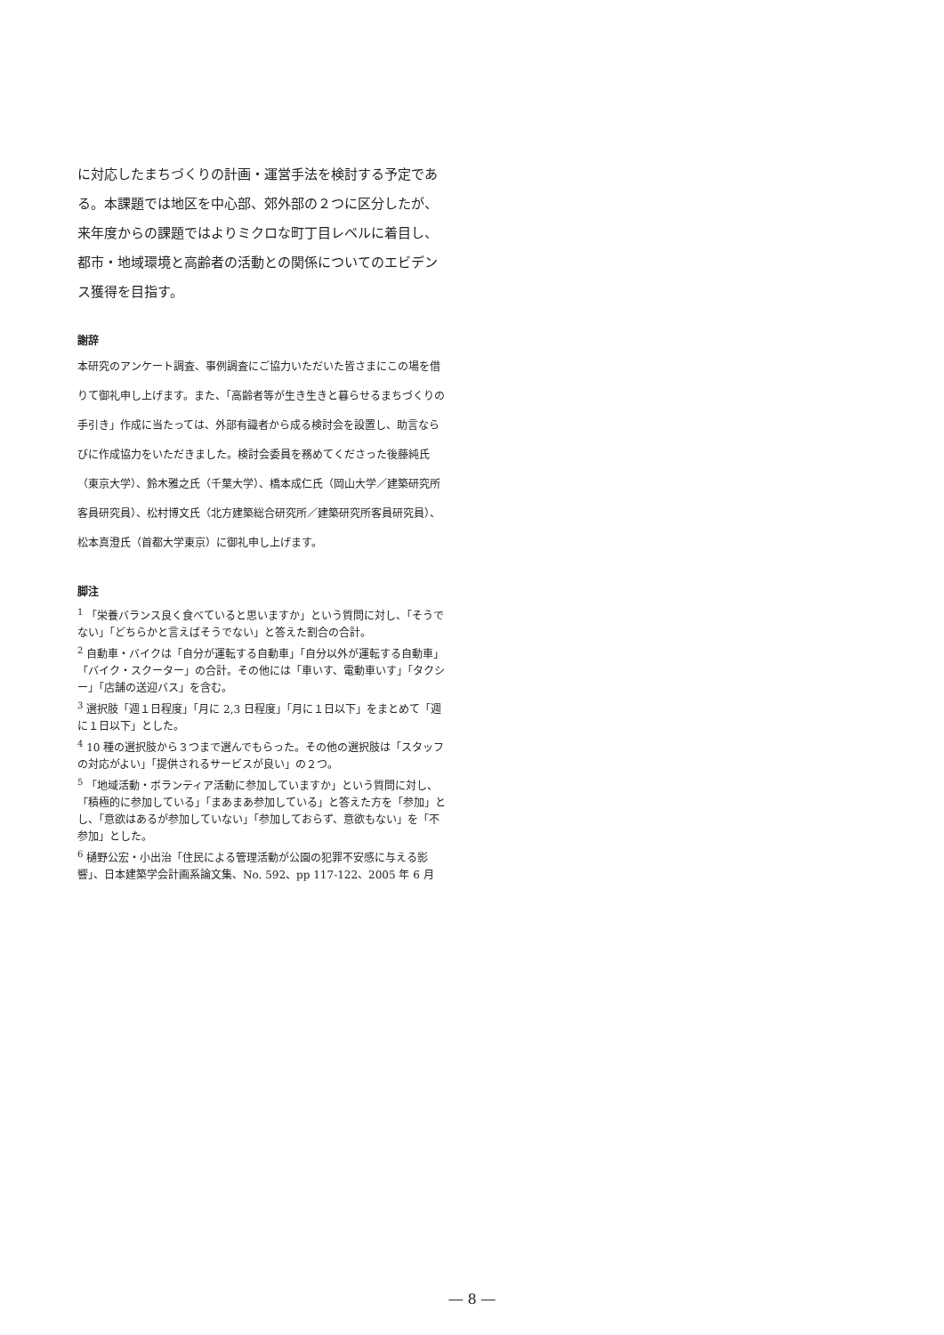に対応したまちづくりの計画・運営手法を検討する予定である。本課題では地区を中心部、郊外部の２つに区分したが、来年度からの課題ではよりミクロな町丁目レベルに着目し、都市・地域環境と高齢者の活動との関係についてのエビデンス獲得を目指す。
謝辞
本研究のアンケート調査、事例調査にご協力いただいた皆さまにこの場を借りて御礼申し上げます。また、「高齢者等が生き生きと暮らせるまちづくりの手引き」作成に当たっては、外部有識者から成る検討会を設置し、助言ならびに作成協力をいただきました。検討会委員を務めてくださった後藤純氏（東京大学）、鈴木雅之氏（千葉大学）、橋本成仁氏（岡山大学／建築研究所客員研究員）、松村博文氏（北方建築総合研究所／建築研究所客員研究員）、松本真澄氏（首都大学東京）に御礼申し上げます。
脚注
<sup>1</sup> 「栄養バランス良く食べていると思いますか」という質問に対し、「そうでない」「どちらかと言えばそうでない」と答えた割合の合計。
<sup>2</sup> 自動車・バイクは「自分が運転する自動車」「自分以外が運転する自動車」「バイク・スクーター」の合計。その他には「車いす、電動車いす」「タクシー」「店舗の送迎バス」を含む。
<sup>3</sup> 選択肢「週１日程度」「月に 2,3 日程度」「月に１日以下」をまとめて「週に１日以下」とした。
<sup>4</sup> 10 種の選択肢から３つまで選んでもらった。その他の選択肢は「スタッフの対応がよい」「提供されるサービスが良い」の２つ。
<sup>5</sup> 「地域活動・ボランティア活動に参加していますか」という質問に対し、「積極的に参加している」「まあまあ参加している」と答えた方を「参加」とし、「意欲はあるが参加していない」「参加しておらず、意欲もない」を「不参加」とした。
<sup>6</sup> 樋野公宏・小出治「住民による管理活動が公園の犯罪不安感に与える影響」、日本建築学会計画系論文集、No. 592、pp 117-122、2005 年 6 月
― 8 ―